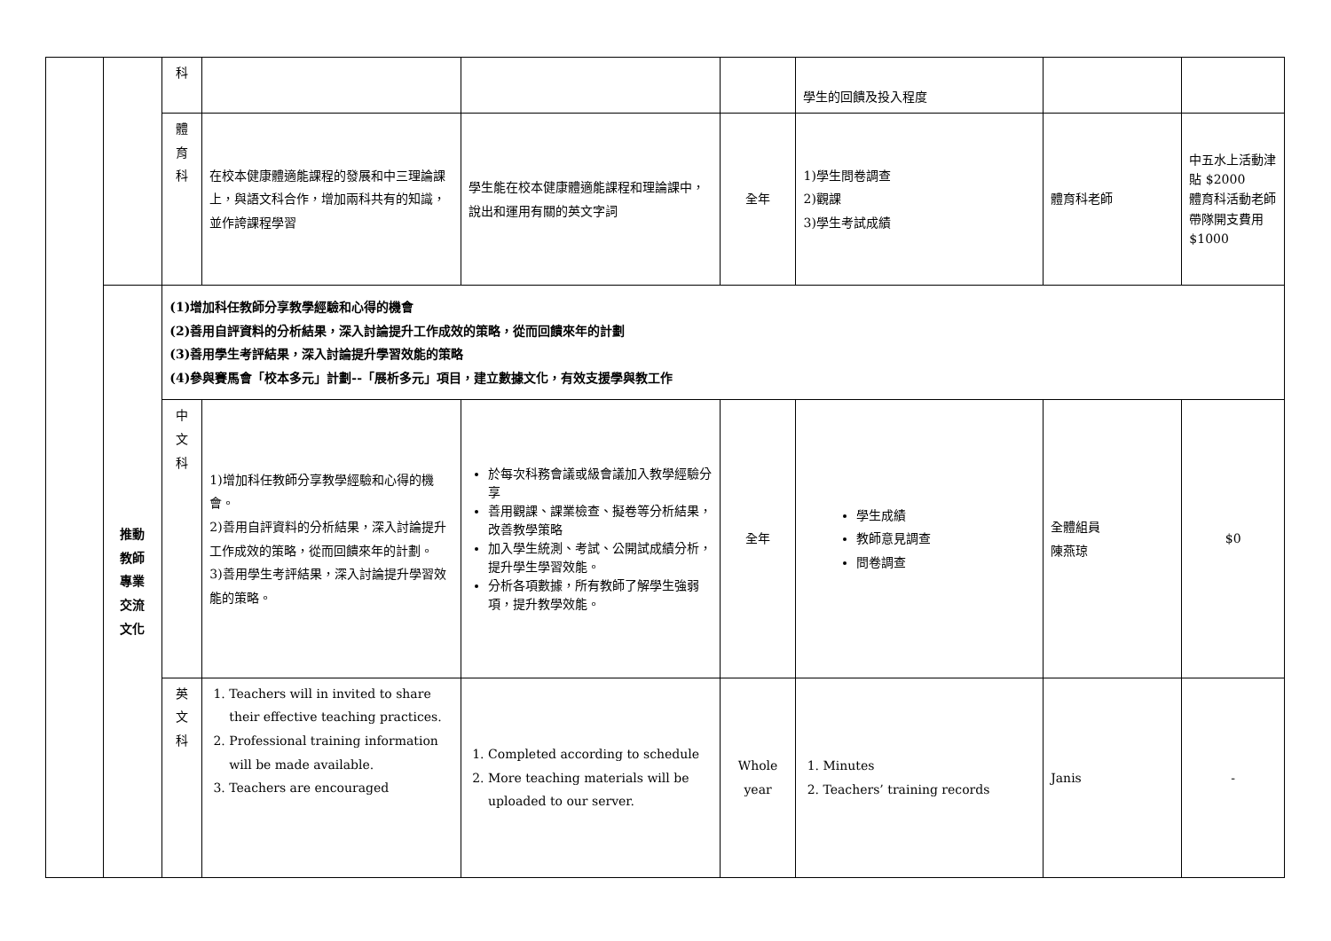| | | 科 | | | | 學生的回饋及投入程度 | | |
| | | 體 育 科 | 在校本健康體適能課程的發展和中三理論課上，與語文科合作，增加兩科共有的知識，並作誇課程學習 | 學生能在校本健康體適能課程和理論課中，說出和運用有關的英文字詞 | 全年 | 1)學生問卷調查 2)觀課 3)學生考試成績 | 體育科老師 | 中五水上活動津貼 $2000 體育科活動老師帶隊開支費用 $1000 |
| | 推動 教師 專業 交流 文化 | (1)增加科任教師分享教學經驗和心得的機會 (2)善用自評資料的分析結果，深入討論提升工作成效的策略，從而回饋來年的計劃 (3)善用學生考評結果，深入討論提升學習效能的策略 (4)參與賽馬會「校本多元」計劃--「展析多元」項目，建立數據文化，有效支援學與教工作 | | | | | | |
| | | 中 文 科 | 1)增加科任教師分享教學經驗和心得的機會。 2)善用自評資料的分析結果，深入討論提升工作成效的策略，從而回饋來年的計劃。 3)善用學生考評結果，深入討論提升學習效能的策略。 | 於每次科務會議或級會議加入教學經驗分享 善用觀課、課業檢查、擬卷等分析結果，改善教學策略 加入學生統測、考試、公開試成績分析，提升學生學習效能。 分析各項數據，所有教師了解學生強弱項，提升教學效能。 | 全年 | 學生成績 教師意見調查 問卷調查 | 全體組員 陳燕琼 | $0 |
| | | 英 文 科 | 1. Teachers will in invited to share their effective teaching practices. 2. Professional training information will be made available. 3. Teachers are encouraged | 1. Completed according to schedule 2. More teaching materials will be uploaded to our server. | Whole year | 1. Minutes 2. Teachers’ training records | Janis | - |